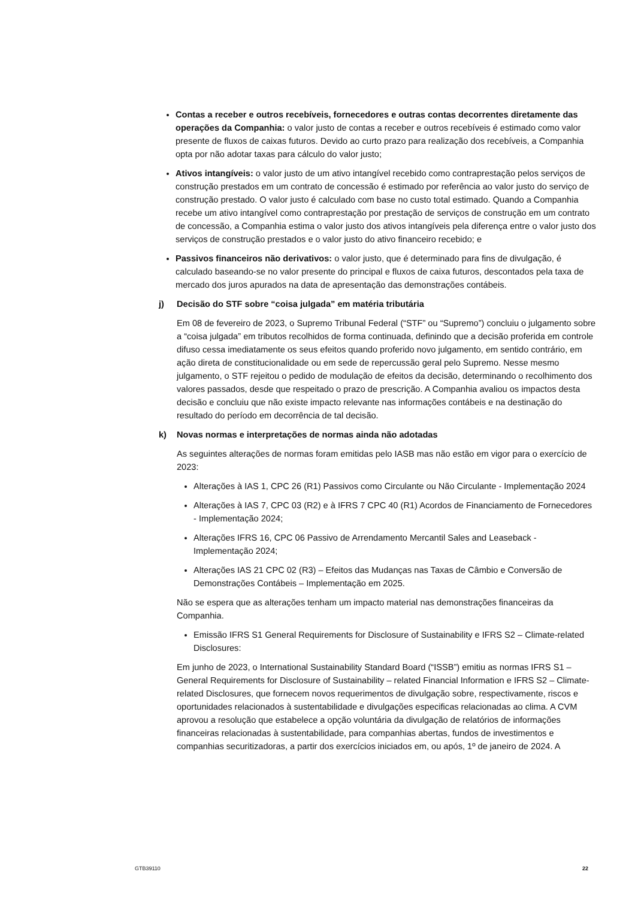Contas a receber e outros recebíveis, fornecedores e outras contas decorrentes diretamente das operações da Companhia: o valor justo de contas a receber e outros recebíveis é estimado como valor presente de fluxos de caixas futuros. Devido ao curto prazo para realização dos recebíveis, a Companhia opta por não adotar taxas para cálculo do valor justo;
Ativos intangíveis: o valor justo de um ativo intangível recebido como contraprestação pelos serviços de construção prestados em um contrato de concessão é estimado por referência ao valor justo do serviço de construção prestado. O valor justo é calculado com base no custo total estimado. Quando a Companhia recebe um ativo intangível como contraprestação por prestação de serviços de construção em um contrato de concessão, a Companhia estima o valor justo dos ativos intangíveis pela diferença entre o valor justo dos serviços de construção prestados e o valor justo do ativo financeiro recebido; e
Passivos financeiros não derivativos: o valor justo, que é determinado para fins de divulgação, é calculado baseando-se no valor presente do principal e fluxos de caixa futuros, descontados pela taxa de mercado dos juros apurados na data de apresentação das demonstrações contábeis.
j) Decisão do STF sobre “coisa julgada” em matéria tributária
Em 08 de fevereiro de 2023, o Supremo Tribunal Federal (“STF” ou “Supremo”) concluiu o julgamento sobre a “coisa julgada” em tributos recolhidos de forma continuada, definindo que a decisão proferida em controle difuso cessa imediatamente os seus efeitos quando proferido novo julgamento, em sentido contrário, em ação direta de constitucionalidade ou em sede de repercussão geral pelo Supremo. Nesse mesmo julgamento, o STF rejeitou o pedido de modulação de efeitos da decisão, determinando o recolhimento dos valores passados, desde que respeitado o prazo de prescrição. A Companhia avaliou os impactos desta decisão e concluiu que não existe impacto relevante nas informações contábeis e na destinação do resultado do período em decorrência de tal decisão.
k) Novas normas e interpretações de normas ainda não adotadas
As seguintes alterações de normas foram emitidas pelo IASB mas não estão em vigor para o exercício de 2023:
Alterações à IAS 1, CPC 26 (R1) Passivos como Circulante ou Não Circulante - Implementação 2024
Alterações à IAS 7, CPC 03 (R2) e à IFRS 7 CPC 40 (R1) Acordos de Financiamento de Fornecedores - Implementação 2024;
Alterações IFRS 16, CPC 06 Passivo de Arrendamento Mercantil Sales and Leaseback - Implementação 2024;
Alterações IAS 21 CPC 02 (R3) – Efeitos das Mudanças nas Taxas de Câmbio e Conversão de Demonstrações Contábeis – Implementação em 2025.
Não se espera que as alterações tenham um impacto material nas demonstrações financeiras da Companhia.
Emissão IFRS S1 General Requirements for Disclosure of Sustainability e IFRS S2 – Climate-related Disclosures:
Em junho de 2023, o International Sustainability Standard Board (“ISSB”) emitiu as normas IFRS S1 – General Requirements for Disclosure of Sustainability – related Financial Information e IFRS S2 – Climate-related Disclosures, que fornecem novos requerimentos de divulgação sobre, respectivamente, riscos e oportunidades relacionados à sustentabilidade e divulgações especificas relacionadas ao clima. A CVM aprovou a resolução que estabelece a opção voluntária da divulgação de relatórios de informações financeiras relacionadas à sustentabilidade, para companhias abertas, fundos de investimentos e companhias securitizadoras, a partir dos exercícios iniciados em, ou após, 1º de janeiro de 2024. A
GTB39110 22